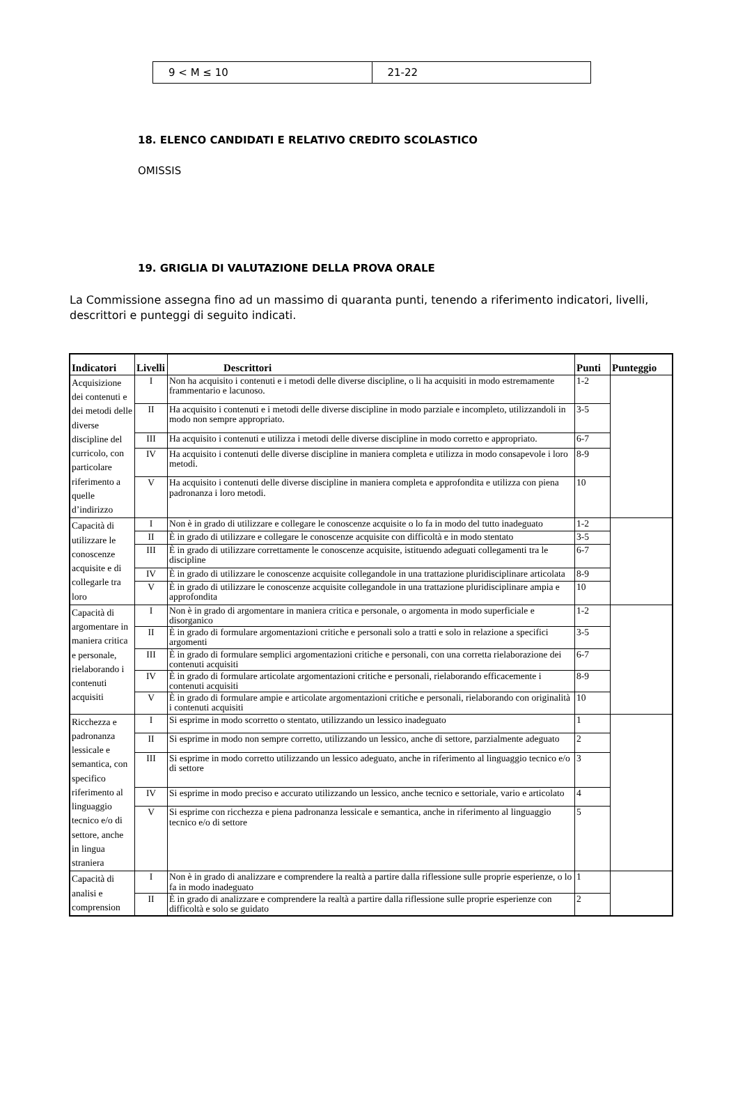| 9 < M ≤ 10 | 21-22 |
18. ELENCO CANDIDATI E RELATIVO CREDITO SCOLASTICO
OMISSIS
19. GRIGLIA DI VALUTAZIONE DELLA PROVA ORALE
La Commissione assegna fino ad un massimo di quaranta punti, tenendo a riferimento indicatori, livelli, descrittori e punteggi di seguito indicati.
| Indicatori | Livelli | Descrittori | Punti | Punteggio |
| --- | --- | --- | --- | --- |
| Acquisizione dei contenuti e dei metodi delle diverse discipline del curricolo, con particolare riferimento a quelle d’indirizzo | I | Non ha acquisito i contenuti e i metodi delle diverse discipline, o li ha acquisiti in modo estremamente frammentario e lacunoso. | 1-2 | |
| | II | Ha acquisito i contenuti e i metodi delle diverse discipline in modo parziale e incompleto, utilizzandoli in modo non sempre appropriato. | 3-5 | |
| | III | Ha acquisito i contenuti e utilizza i metodi delle diverse discipline in modo corretto e appropriato. | 6-7 | |
| | IV | Ha acquisito i contenuti delle diverse discipline in maniera completa e utilizza in modo consapevole i loro metodi. | 8-9 | |
| | V | Ha acquisito i contenuti delle diverse discipline in maniera completa e approfondita e utilizza con piena padronanza i loro metodi. | 10 | |
| Capacità di utilizzare le conoscenze acquisite e di collegarle tra loro | I | Non è in grado di utilizzare e collegare le conoscenze acquisite o lo fa in modo del tutto inadeguato | 1-2 | |
| | II | È in grado di utilizzare e collegare le conoscenze acquisite con difficoltà e in modo stentato | 3-5 | |
| | III | È in grado di utilizzare correttamente le conoscenze acquisite, istituendo adeguati collegamenti tra le discipline | 6-7 | |
| | IV | È in grado di utilizzare le conoscenze acquisite collegandole in una trattazione pluridisciplinare articolata | 8-9 | |
| | V | È in grado di utilizzare le conoscenze acquisite collegandole in una trattazione pluridisciplinare ampia e approfondita | 10 | |
| Capacità di argomentare in maniera critica e personale, rielaborando i contenuti acquisiti | I | Non è in grado di argomentare in maniera critica e personale, o argomenta in modo superficiale e disorganico | 1-2 | |
| | II | È in grado di formulare argomentazioni critiche e personali solo a tratti e solo in relazione a specifici argomenti | 3-5 | |
| | III | È in grado di formulare semplici argomentazioni critiche e personali, con una corretta rielaborazione dei contenuti acquisiti | 6-7 | |
| | IV | È in grado di formulare articolate argomentazioni critiche e personali, rielaborando efficacemente i contenuti acquisiti | 8-9 | |
| | V | È in grado di formulare ampie e articolate argomentazioni critiche e personali, rielaborando con originalità i contenuti acquisiti | 10 | |
| Ricchezza e padronanza lessicale e semantica, con specifico riferimento al linguaggio tecnico e/o di settore, anche in lingua straniera | I | Si esprime in modo scorretto o stentato, utilizzando un lessico inadeguato | 1 | |
| | II | Si esprime in modo non sempre corretto, utilizzando un lessico, anche di settore, parzialmente adeguato | 2 | |
| | III | Si esprime in modo corretto utilizzando un lessico adeguato, anche in riferimento al linguaggio tecnico e/o di settore | 3 | |
| | IV | Si esprime in modo preciso e accurato utilizzando un lessico, anche tecnico e settoriale, vario e articolato | 4 | |
| | V | Si esprime con ricchezza e piena padronanza lessicale e semantica, anche in riferimento al linguaggio tecnico e/o di settore | 5 | |
| Capacità di analisi e comprension | I | Non è in grado di analizzare e comprendere la realtà a partire dalla riflessione sulle proprie esperienze, o lo fa in modo inadeguato | 1 | |
| | II | È in grado di analizzare e comprendere la realtà a partire dalla riflessione sulle proprie esperienze con difficoltà e solo se guidato | 2 | |